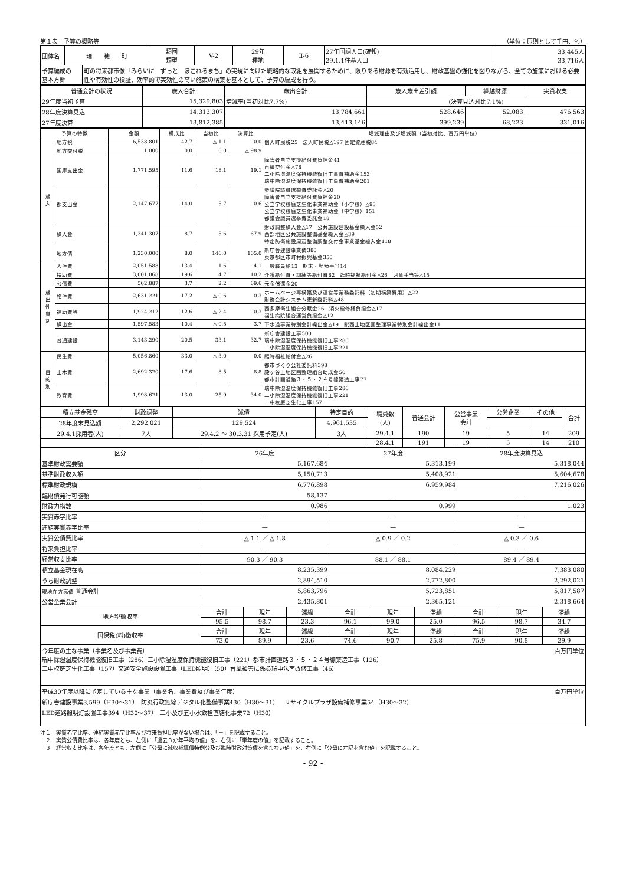第１表　予算の概略等 （単位：原則として千円、％）
| 団体名 | 瑞 穂 町 | | 類団 類型 | V-2 | 29年 種地 | Ⅱ-6 | 27年国調人口(確報) 29.1.1住基人口 | 33,445人 33,716人 |
| 予算編成の 基本方針 | | 町の将来都市像「みらいに ずっと ほこれるまち」の実現に向けた戦略的な取組を展開するために、限りある財源を有効活用し、財政基盤の強化を図りながら、全ての施策における必要性や有効性の検証、効率的で実効性の高い施策の構築を基本として、予算の編成を行う。 | | | | | | |
| 普通会計の状況 | 歳入合計 | 歳出合計 | 歳入歳出差引額 | 繰越財源 | 実質収支 |
| --- | --- | --- | --- | --- | --- |
| 29年度当初予算 | 15,329,803 | 増減率(当初対比7.7%) | (決算見込対比7.1%) | | |
| 28年度決算見込 | 14,313,307 | 13,784,661 | 528,646 | 52,083 | 476,563 |
| 27年度決算 | 13,812,385 | 13,413,146 | 399,239 | 68,223 | 331,016 |
| 予算の特徴 | | 金額 | 構成比 | 当初比 | 決算比 | 増減理由及び増減額（当初対比、百万円単位） |
| --- | --- | --- | --- | --- | --- | --- |
| 歳 入 | 地方税 | 6,538,801 | 42.7 | △ 1.1 | 0.0 | 個人町民税25 法人町民税△197 固定資産税84 |
| | 地方交付税 | 1,000 | 0.0 | 0.0 | △ 98.9 | |
| | 国庫支出金 | 1,771,595 | 11.6 | 18.1 | 19.1 | 障害者自立支援給付費負担金41 再編交付金△78 二小除湿温度保持機能復旧工事費補助金153 瑞中除湿温度保持機能復旧工事費補助金201 |
| | 都支出金 | 2,147,677 | 14.0 | 5.7 | 0.6 | 参議院議員選挙費委託金△20 障害者自立支援給付費負担金20 公立学校校庭芝生化事業補助金（小学校）△93 公立学校校庭芝生化事業補助金（中学校）151 都議会議員選挙費委託金18 |
| | 繰入金 | 1,341,307 | 8.7 | 5.6 | 67.9 | 財政調整繰入金△17 公共施設建設基金繰入金52 西部地区公共施設整備基金繰入金△39 特定防衛施設周辺整備調整交付金事業基金繰入金118 |
| | 地方債 | 1,230,000 | 8.0 | 146.0 | 105.0 | 新庁舎建設事業債380 東京都区市町村振興基金350 |
| 歳 出 性 質 別 | 人件費 | 2,051,588 | 13.4 | 1.6 | 4.1 | 一般職員給13 期末・勤勉手当14 |
| | 扶助費 | 3,001,068 | 19.6 | 4.7 | 10.2 | 介護給付費・訓練等給付費82 臨時福祉給付金△26 児童手当等△15 |
| | 公債費 | 562,887 | 3.7 | 2.2 | 69.6 | 元金償還金20 |
| | 物件費 | 2,631,221 | 17.2 | △ 0.6 | 0.3 | ホームページ再構築及び運営等業務委託料（初期構築費用）△22 財務会計システム更新委託料△48 |
| | 補助費等 | 1,924,212 | 12.6 | △ 2.4 | 0.3 | 西多摩衛生組合分賦金26 消火栓修繕負担金△17 福生病院組合運営負担金△12 |
| | 繰出金 | 1,597,583 | 10.4 | △ 0.5 | 3.7 | 下水道事業特別会計繰出金△19 駅西土地区画整理事業特別会計繰出金11 |
| | 普通建設 | 3,143,290 | 20.5 | 33.1 | 32.7 | 新庁舎建設工事500 瑞中除湿温度保持機能復旧工事286 二小除湿温度保持機能復旧工事221 |
| 目 的 別 | 民生費 | 5,056,860 | 33.0 | △ 3.0 | 0.0 | 臨時福祉給付金△26 |
| | 土木費 | 2,692,320 | 17.6 | 8.5 | 8.8 | 都市づくり公社委託料398 殿ヶ谷土地区画整理組合助成金50 都市計画道路３・５・２４号線築造工事77 |
| | 教育費 | 1,998,621 | 13.0 | 25.9 | 34.0 | 瑞中除湿温度保持機能復旧工事286 二小除湿温度保持機能復旧工事221 二中校庭芝生化工事157 |
| 積立基金残高 | 財政調整 | 減債 | 特定目的 | 職員数 (人) | 普通会計 | 公営事業 会計 | 公営企業 | その他 | 合計 |
| 28年度末見込額 | 2,292,021 | 129,524 | 4,961,535 | | | | | | |
| 29.4.1採用者(人) | 7人 | 29.4.2 ～ 30.3.31 採用予定(人) | 3人 | 29.4.1 | 190 | 19 | 5 | 14 | 209 |
| | | | | 28.4.1 | 191 | 19 | 5 | 14 | 210 |
| 区分 | 26年度 | | | 27年度 | | | 28年度決算見込 | | |
| --- | --- | --- | --- | --- | --- | --- | --- | --- | --- |
| 基準財政需要額 | 5,167,684 | | | 5,313,199 | | | 5,318,044 | | |
| 基準財政収入額 | 5,150,713 | | | 5,408,921 | | | 5,604,678 | | |
| 標準財政規模 | 6,776,898 | | | 6,959,984 | | | 7,216,026 | | |
| 臨財債発行可能額 | 58,137 | | | — | | | — | | |
| 財政力指数 | 0.986 | | | 0.999 | | | 1.023 | | |
| 実質赤字比率 | — | | | — | | | — | | |
| 連結実質赤字比率 | — | | | — | | | — | | |
| 実質公債費比率 | △ 1.1 ／ △ 1.8 | | | △ 0.9 ／ 0.2 | | | △ 0.3 ／ 0.6 | | |
| 将来負担比率 | — | | | — | | | — | | |
| 経常収支比率 | 90.3 ／ 90.3 | | | 88.1 ／ 88.1 | | | 89.4 ／ 89.4 | | |
| 積立基金現在高 | 8,235,399 | | | 8,084,229 | | | 7,383,080 | | |
| うち財政調整 | 2,894,510 | | | 2,772,800 | | | 2,292,021 | | |
| 現地在方高債 普通会計 | 5,863,796 | | | 5,723,851 | | | 5,817,587 | | |
| 公営企業会計 | 2,435,801 | | | 2,365,121 | | | 2,318,664 | | |
| 地方税徴収率 | 合計 | 現年 | 滞繰 | 合計 | 現年 | 滞繰 | 合計 | 現年 | 滞繰 |
| | 95.5 | 98.7 | 23.3 | 96.1 | 99.0 | 25.0 | 96.5 | 98.7 | 34.7 |
| 国保税(料)徴収率 | 合計 | 現年 | 滞繰 | 合計 | 現年 | 滞繰 | 合計 | 現年 | 滞繰 |
| | 73.0 | 89.9 | 23.6 | 74.6 | 90.7 | 25.8 | 75.9 | 90.8 | 29.9 |
今年度の主な事業（事業名及び事業費） 百万円単位
瑞中除湿温度保持機能復旧工事（286）二小除湿温度保持機能復旧工事（221）都市計画道路３・５・２４号線築造工事（126）
二中校庭芝生化工事（157）交通安全施設設置工事（LED照明）（50）台風被害に係る瑞中法面改修工事（46）
平成30年度以降に予定している主な事業（事業名、事業費及び事業年度） 百万円単位
新庁舎建設事業3,599（H30～31）　防災行政無線デジタル化整備事業430（H30～31）　リサイクルプラザ設備補修事業54（H30～32）
LED道路照明灯設置工事394（H30～37）　二小及び五小水飲栓直結化事業72（H30）
注１　実質赤字比率、連結実質赤字比率及び将来負担比率がない場合は、「－」を記載すること。
　２　実質公債費比率は、各年度とも、左側に「過去３か年平均の値」を、右側に「単年度の値」を記載すること。
　３　経常収支比率は、各年度とも、左側に「分母に減収補填債特例分及び臨時財政対策債を含まない値」を、右側に「分母に左記を含む値」を記載すること。
- 92 -